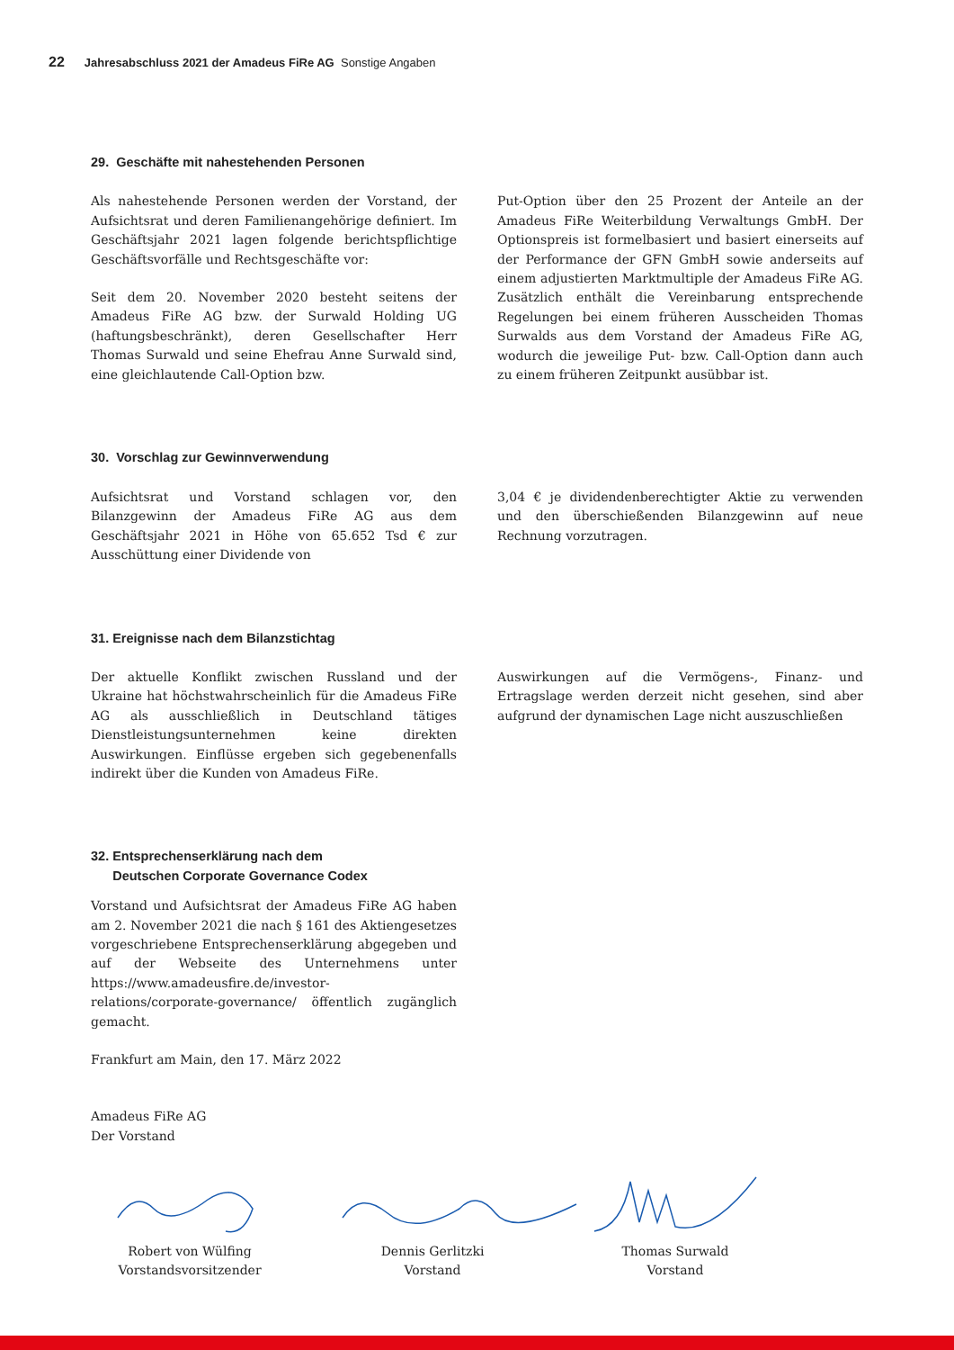22 Jahresabschluss 2021 der Amadeus FiRe AG Sonstige Angaben
29. Geschäfte mit nahestehenden Personen
Als nahestehende Personen werden der Vorstand, der Aufsichtsrat und deren Familienangehörige definiert. Im Geschäftsjahr 2021 lagen folgende berichtspflichtige Geschäftsvorfälle und Rechtsgeschäfte vor:
Seit dem 20. November 2020 besteht seitens der Amadeus FiRe AG bzw. der Surwald Holding UG (haftungsbeschränkt), deren Gesellschafter Herr Thomas Surwald und seine Ehefrau Anne Surwald sind, eine gleichlautende Call-Option bzw.
Put-Option über den 25 Prozent der Anteile an der Amadeus FiRe Weiterbildung Verwaltungs GmbH. Der Optionspreis ist formelbasiert und basiert einerseits auf der Performance der GFN GmbH sowie anderseits auf einem adjustierten Marktmultiple der Amadeus FiRe AG. Zusätzlich enthält die Vereinbarung entsprechende Regelungen bei einem frühe­ren Ausscheiden Thomas Surwalds aus dem Vorstand der Amadeus FiRe AG, wodurch die jeweilige Put- bzw. Call-Option dann auch zu einem früheren Zeitpunkt ausübbar ist.
30. Vorschlag zur Gewinnverwendung
Aufsichtsrat und Vorstand schlagen vor, den Bilanzgewinn der Amadeus FiRe AG aus dem Geschäftsjahr 2021 in Höhe von 65.652 Tsd € zur Ausschüttung einer Dividende von
3,04 € je dividendenberechtigter Aktie zu verwenden und den überschießenden Bilanzgewinn auf neue Rechnung vor­zutragen.
31. Ereignisse nach dem Bilanzstichtag
Der aktuelle Konflikt zwischen Russland und der Ukraine hat höchstwahrscheinlich für die Amadeus FiRe AG als aus­schließlich in Deutschland tätiges Dienstleistungsunternehmen keine direkten Auswirkungen. Einflüsse ergeben sich gegebe­nenfalls indirekt über die Kunden von Amadeus FiRe.
Auswirkungen auf die Vermögens-, Finanz- und Ertragslage werden derzeit nicht gesehen, sind aber aufgrund der dyna­mischen Lage nicht auszuschließen
32. Entsprechenserklärung nach dem
Deutschen Corporate Governance Codex
Vorstand und Aufsichtsrat der Amadeus FiRe AG haben am 2. November 2021 die nach § 161 des Aktiengesetzes vor­geschriebene Entsprechenserklärung abgegeben und auf der Webseite des Unternehmens unter https://www.amadeus­fire.de/investor-relations/corporate-governance/ öffentlich zugänglich gemacht.
Frankfurt am Main, den 17. März 2022
Amadeus FiRe AG
Der Vorstand
Robert von Wülfing
Vorstandsvorsitzender
Dennis Gerlitzki
Vorstand
Thomas Surwald
Vorstand